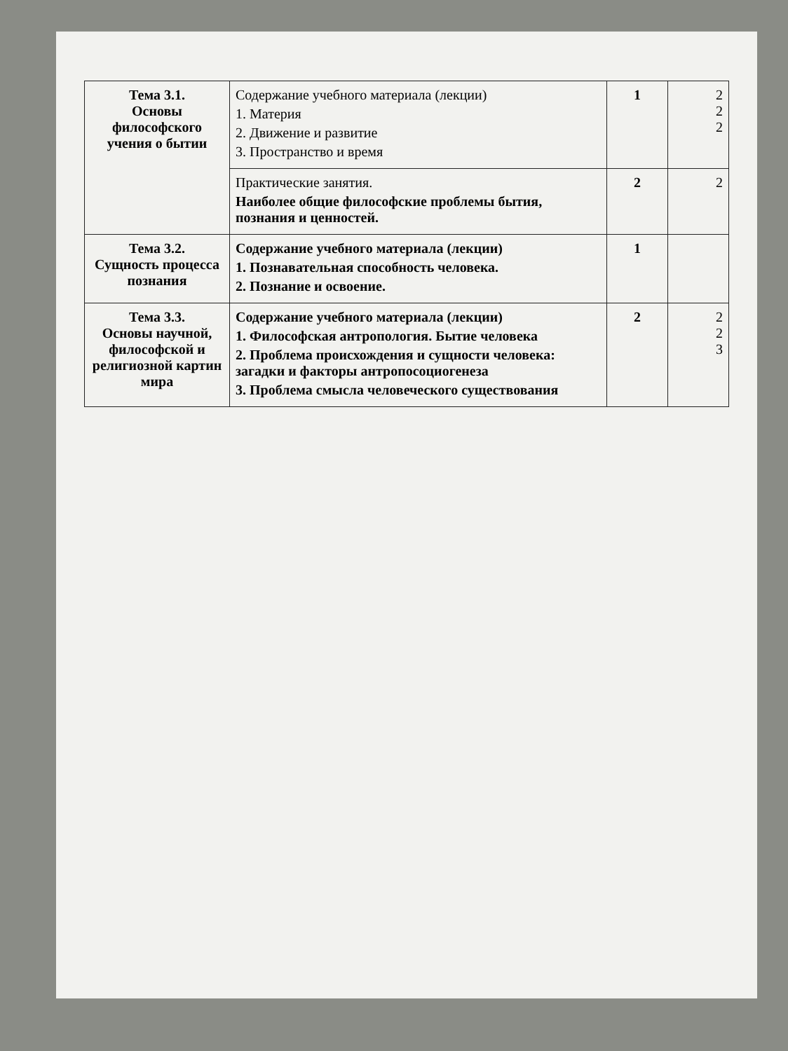| Тема 3.1. Основы философского учения о бытии | Содержание учебного материала (лекции) 1. Материя 2. Движение и развитие 3. Пространство и время | 1 | 2 2 2 |
| | Практические занятия. Наиболее общие философские проблемы бытия, познания и ценностей. | 2 | 2 |
| Тема 3.2. Сущность процесса познания | Содержание учебного материала (лекции) 1. Познавательная способность человека. 2. Познание и освоение. | 1 | |
| Тема 3.3. Основы научной, философской и религиозной картин мира | Содержание учебного материала (лекции) 1. Философская антропология. Бытие человека 2. Проблема происхождения и сущности человека: загадки и факторы антропосоциогенеза 3. Проблема смысла человеческого существования | 2 | 2 2 3 |